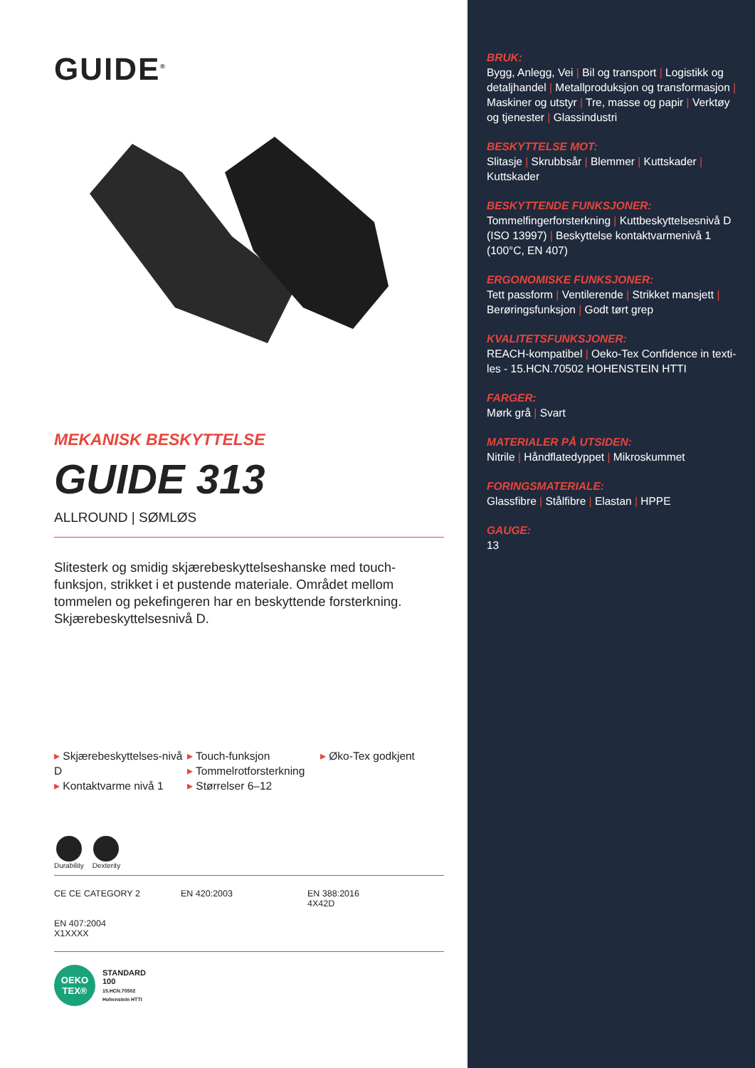GUIDE<sup>®</sup>
MEKANISK BESKYTTELSE
GUIDE 313
ALLROUND | SØMLØS
Slitesterk og smidig skjærebeskyttelseshanske med touch-funksjon, strikket i et pustende materiale. Området mellom tommelen og pekefingeren har en beskyttende forsterkning. Skjærebeskyttelsesnivå D.
▸ Skjærebeskyttelses-nivå D
▸ Kontaktvarme nivå 1
▸ Touch-funksjon
▸ Tommelrotforsterkning
▸ Størrelser 6–12
▸ Øko-Tex godkjent
Durability Dexterity
CE CE CATEGORY 2
EN 420:2003
EN 388:2016
4X42D
EN 407:2004
X1XXXX
OEKO
TEX®
STANDARD
100
15.HCN.70502
Hohenstein HTTI
BRUK:
Bygg, Anlegg, Vei | Bil og transport | Logistikk og detaljhandel | Metallproduksjon og transformasjon | Maskiner og utstyr | Tre, masse og papir | Verktøy og tjenester | Glassindustri
BESKYTTELSE MOT:
Slitasje | Skrubbsår | Blemmer | Kuttskader | Kuttskader
BESKYTTENDE FUNKSJONER:
Tommelfingerforsterkning | Kuttbeskyttelsesnivå D (ISO 13997) | Beskyttelse kontaktvarmenivå 1 (100°C, EN 407)
ERGONOMISKE FUNKSJONER:
Tett passform | Ventilerende | Strikket mansjett | Berøringsfunksjon | Godt tørt grep
KVALITETSFUNKSJONER:
REACH-kompatibel | Oeko-Tex Confidence in texti-les - 15.HCN.70502 HOHENSTEIN HTTI
FARGER:
Mørk grå | Svart
MATERIALER PÅ UTSIDEN:
Nitrile | Håndflatedyppet | Mikroskummet
FORINGSMATERIALE:
Glassfibre | Stålfibre | Elastan | HPPE
GAUGE:
13